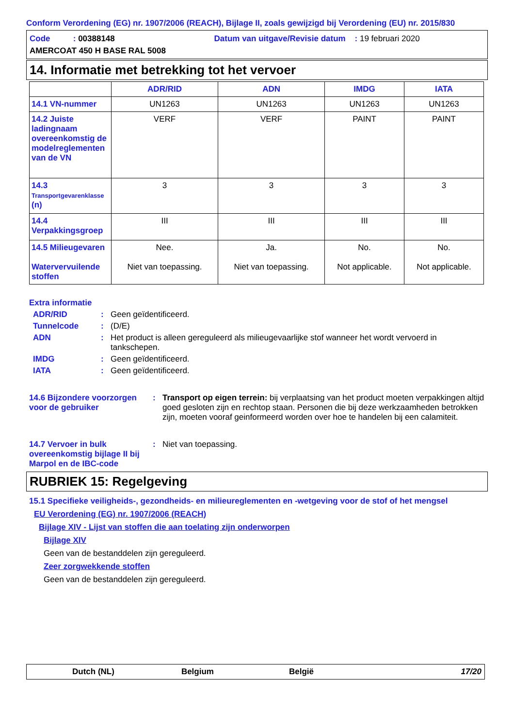Conform Verordening (EG) nr. 1907/2006 (REACH), Bijlage II, zoals gewijzigd bij Verordening (EU) nr. 2015/830
Code : 00388148 Datum van uitgave/Revisie datum : 19 februari 2020
AMERCOAT 450 H BASE RAL 5008
14. Informatie met betrekking tot het vervoer
| | ADR/RID | ADN | IMDG | IATA |
| --- | --- | --- | --- | --- |
| 14.1 VN-nummer | UN1263 | UN1263 | UN1263 | UN1263 |
| 14.2 Juiste ladingnaam overeenkomstig de modelreglementen van de VN | VERF | VERF | PAINT | PAINT |
| 14.3 Transportgevarenklasse (n) | 3 | 3 | 3 | 3 |
| 14.4 Verpakkingsgroep | III | III | III | III |
| 14.5 Milieugevaren Watervervuilende stoffen | Nee. Niet van toepassing. | Ja. Niet van toepassing. | No. Not applicable. | No. Not applicable. |
Extra informatie
ADR/RID: Geen geïdentificeerd.
Tunnelcode: (D/E)
ADN: Het product is alleen gereguleerd als milieugevaarlijke stof wanneer het wordt vervoerd in tankschepen.
IMDG: Geen geïdentificeerd.
IATA: Geen geïdentificeerd.
14.6 Bijzondere voorzorgen voor de gebruiker: Transport op eigen terrein: bij verplaatsing van het product moeten verpakkingen altijd goed gesloten zijn en rechtop staan. Personen die bij deze werkzaamheden betrokken zijn, moeten vooraf geinformeerd worden over hoe te handelen bij een calamiteit.
14.7 Vervoer in bulk overeenkomstig bijlage II bij Marpol en de IBC-code: Niet van toepassing.
RUBRIEK 15: Regelgeving
15.1 Specifieke veiligheids-, gezondheids- en milieureglementen en -wetgeving voor de stof of het mengsel
EU Verordening (EG) nr. 1907/2006 (REACH)
Bijlage XIV - Lijst van stoffen die aan toelating zijn onderworpen
Bijlage XIV
Geen van de bestanddelen zijn gereguleerd.
Zeer zorgwekkende stoffen
Geen van de bestanddelen zijn gereguleerd.
Dutch (NL) Belgium België 17/20